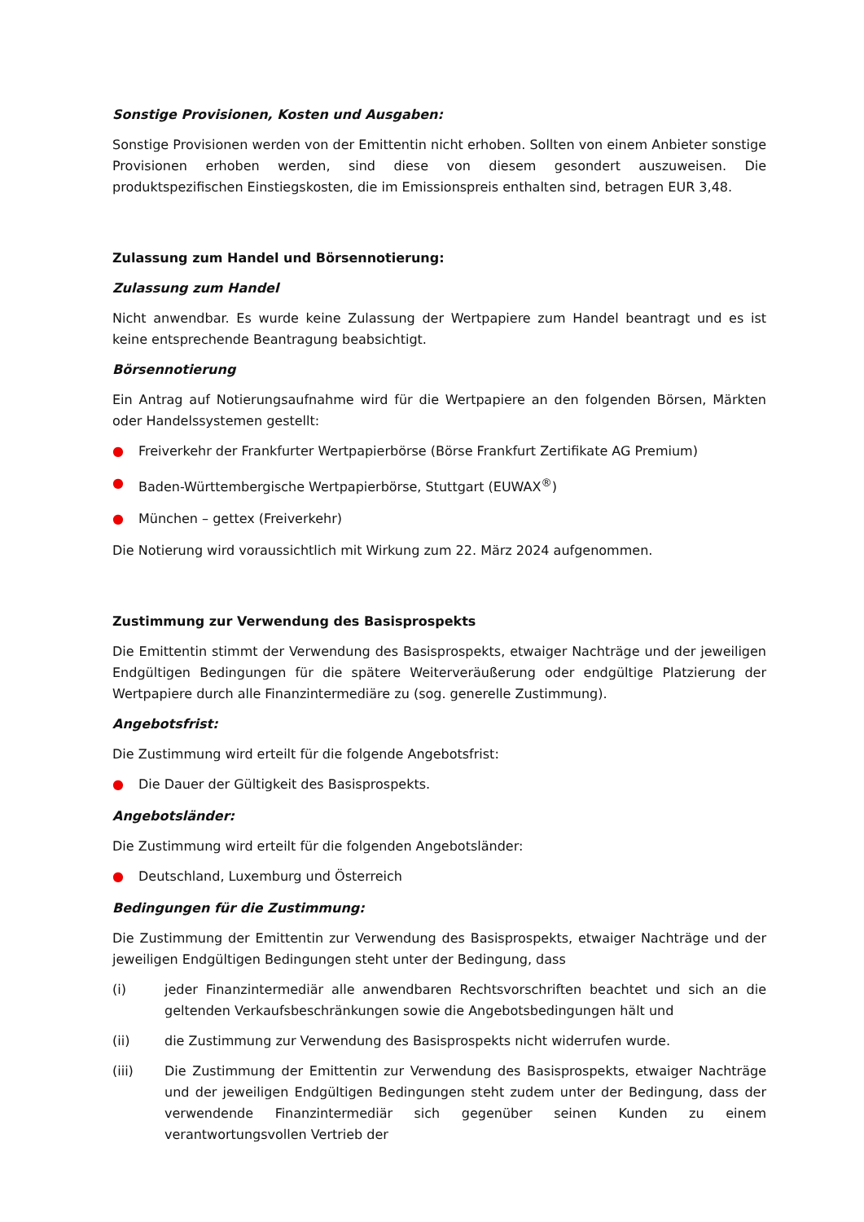Sonstige Provisionen, Kosten und Ausgaben:
Sonstige Provisionen werden von der Emittentin nicht erhoben. Sollten von einem Anbieter sonstige Provisionen erhoben werden, sind diese von diesem gesondert auszuweisen. Die produktspezifischen Einstiegskosten, die im Emissionspreis enthalten sind, betragen EUR 3,48.
Zulassung zum Handel und Börsennotierung:
Zulassung zum Handel
Nicht anwendbar. Es wurde keine Zulassung der Wertpapiere zum Handel beantragt und es ist keine entsprechende Beantragung beabsichtigt.
Börsennotierung
Ein Antrag auf Notierungsaufnahme wird für die Wertpapiere an den folgenden Börsen, Märkten oder Handelssystemen gestellt:
● Freiverkehr der Frankfurter Wertpapierbörse (Börse Frankfurt Zertifikate AG Premium)
● Baden-Württembergische Wertpapierbörse, Stuttgart (EUWAX<sup>®</sup>)
● München – gettex (Freiverkehr)
Die Notierung wird voraussichtlich mit Wirkung zum 22. März 2024 aufgenommen.
Zustimmung zur Verwendung des Basisprospekts
Die Emittentin stimmt der Verwendung des Basisprospekts, etwaiger Nachträge und der jeweiligen Endgültigen Bedingungen für die spätere Weiterveräußerung oder endgültige Platzierung der Wertpapiere durch alle Finanzintermediäre zu (sog. generelle Zustimmung).
Angebotsfrist:
Die Zustimmung wird erteilt für die folgende Angebotsfrist:
● Die Dauer der Gültigkeit des Basisprospekts.
Angebotsländer:
Die Zustimmung wird erteilt für die folgenden Angebotsländer:
● Deutschland, Luxemburg und Österreich
Bedingungen für die Zustimmung:
Die Zustimmung der Emittentin zur Verwendung des Basisprospekts, etwaiger Nachträge und der jeweiligen Endgültigen Bedingungen steht unter der Bedingung, dass
(i) jeder Finanzintermediär alle anwendbaren Rechtsvorschriften beachtet und sich an die geltenden Verkaufsbeschränkungen sowie die Angebotsbedingungen hält und
(ii) die Zustimmung zur Verwendung des Basisprospekts nicht widerrufen wurde.
(iii) Die Zustimmung der Emittentin zur Verwendung des Basisprospekts, etwaiger Nachträge und der jeweiligen Endgültigen Bedingungen steht zudem unter der Bedingung, dass der verwendende Finanzintermediär sich gegenüber seinen Kunden zu einem verantwortungsvollen Vertrieb der